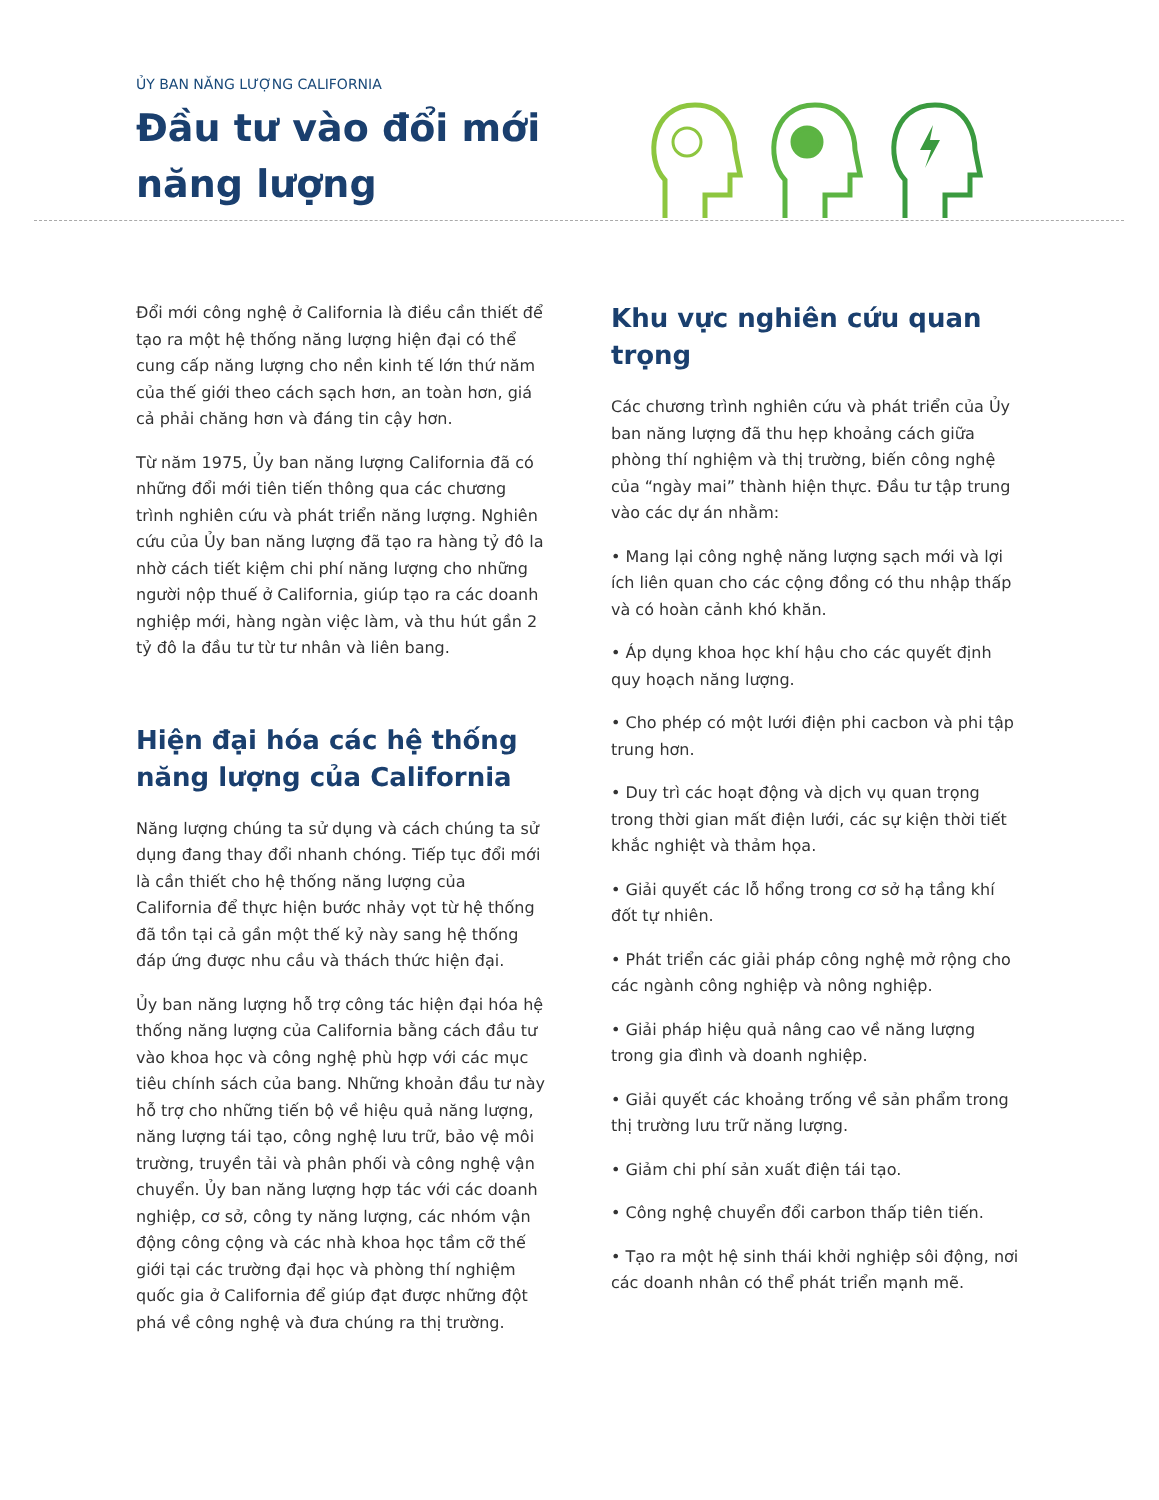ỦY BAN NĂNG LƯỢNG CALIFORNIA
Đầu tư vào đổi mới
năng lượng
Đổi mới công nghệ ở California là điều cần thiết để tạo ra một hệ thống năng lượng hiện đại có thể cung cấp năng lượng cho nền kinh tế lớn thứ năm của thế giới theo cách sạch hơn, an toàn hơn, giá cả phải chăng hơn và đáng tin cậy hơn.
Từ năm 1975, Ủy ban năng lượng California đã có những đổi mới tiên tiến thông qua các chương trình nghiên cứu và phát triển năng lượng. Nghiên cứu của Ủy ban năng lượng đã tạo ra hàng tỷ đô la nhờ cách tiết kiệm chi phí năng lượng cho những người nộp thuế ở California, giúp tạo ra các doanh nghiệp mới, hàng ngàn việc làm, và thu hút gần 2 tỷ đô la đầu tư từ tư nhân và liên bang.
Hiện đại hóa các hệ thống năng lượng của California
Năng lượng chúng ta sử dụng và cách chúng ta sử dụng đang thay đổi nhanh chóng. Tiếp tục đổi mới là cần thiết cho hệ thống năng lượng của California để thực hiện bước nhảy vọt từ hệ thống đã tồn tại cả gần một thế kỷ này sang hệ thống đáp ứng được nhu cầu và thách thức hiện đại.
Ủy ban năng lượng hỗ trợ công tác hiện đại hóa hệ thống năng lượng của California bằng cách đầu tư vào khoa học và công nghệ phù hợp với các mục tiêu chính sách của bang. Những khoản đầu tư này hỗ trợ cho những tiến bộ về hiệu quả năng lượng, năng lượng tái tạo, công nghệ lưu trữ, bảo vệ môi trường, truyền tải và phân phối và công nghệ vận chuyển. Ủy ban năng lượng hợp tác với các doanh nghiệp, cơ sở, công ty năng lượng, các nhóm vận động công cộng và các nhà khoa học tầm cỡ thế giới tại các trường đại học và phòng thí nghiệm quốc gia ở California để giúp đạt được những đột phá về công nghệ và đưa chúng ra thị trường.
Khu vực nghiên cứu quan trọng
Các chương trình nghiên cứu và phát triển của Ủy ban năng lượng đã thu hẹp khoảng cách giữa phòng thí nghiệm và thị trường, biến công nghệ của “ngày mai” thành hiện thực. Đầu tư tập trung vào các dự án nhằm:
• Mang lại công nghệ năng lượng sạch mới và lợi ích liên quan cho các cộng đồng có thu nhập thấp và có hoàn cảnh khó khăn.
• Áp dụng khoa học khí hậu cho các quyết định quy hoạch năng lượng.
• Cho phép có một lưới điện phi cacbon và phi tập trung hơn.
• Duy trì các hoạt động và dịch vụ quan trọng trong thời gian mất điện lưới, các sự kiện thời tiết khắc nghiệt và thảm họa.
• Giải quyết các lỗ hổng trong cơ sở hạ tầng khí đốt tự nhiên.
• Phát triển các giải pháp công nghệ mở rộng cho các ngành công nghiệp và nông nghiệp.
• Giải pháp hiệu quả nâng cao về năng lượng trong gia đình và doanh nghiệp.
• Giải quyết các khoảng trống về sản phẩm trong thị trường lưu trữ năng lượng.
• Giảm chi phí sản xuất điện tái tạo.
• Công nghệ chuyển đổi carbon thấp tiên tiến.
• Tạo ra một hệ sinh thái khởi nghiệp sôi động, nơi các doanh nhân có thể phát triển mạnh mẽ.